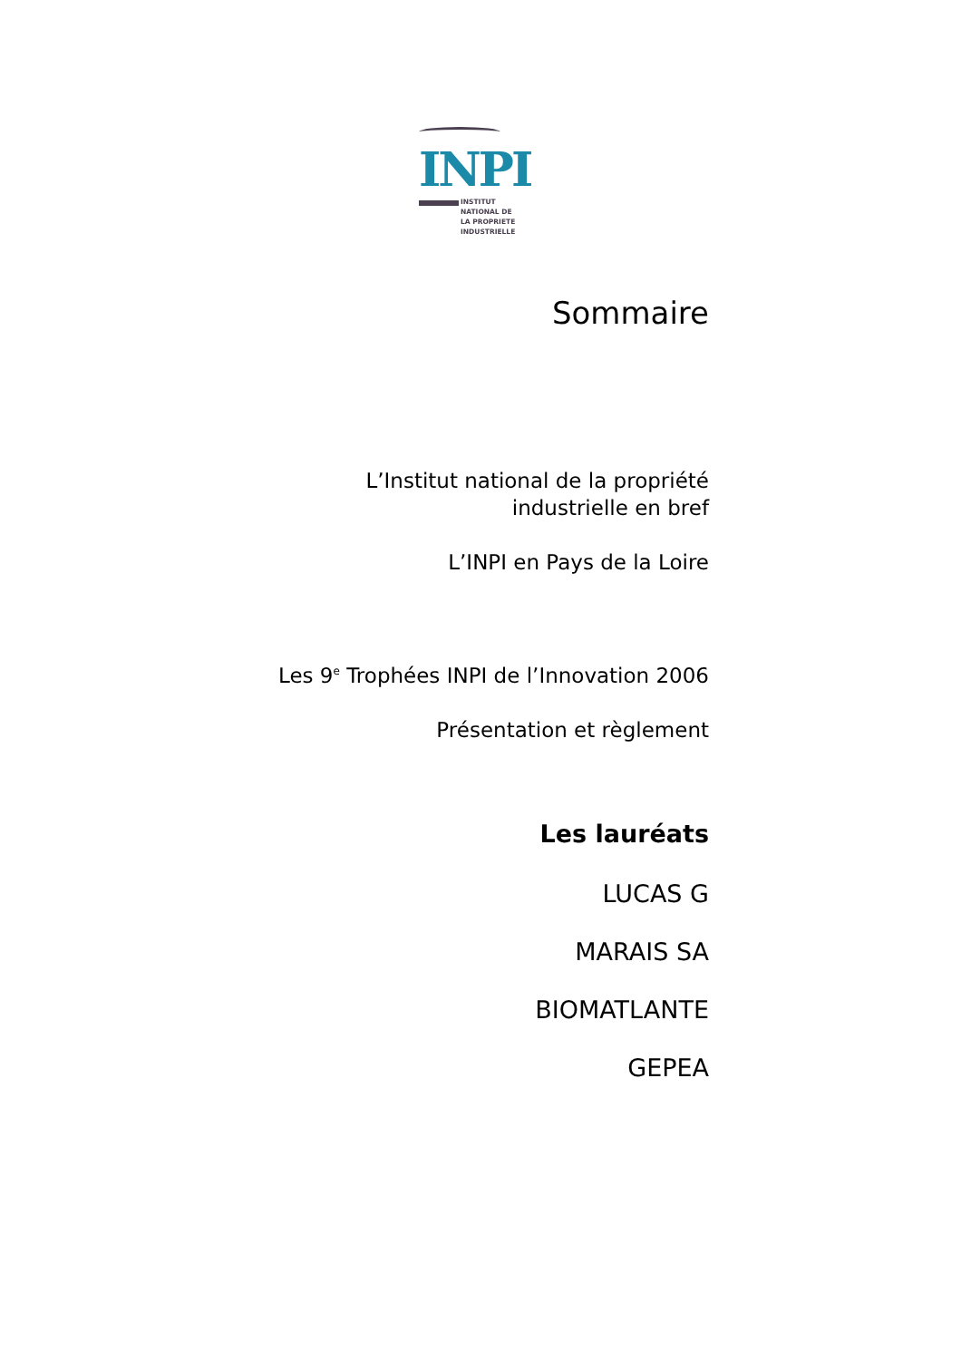INPI
INSTITUT
NATIONAL DE
LA PROPRIETE
INDUSTRIELLE
Sommaire
L’Institut national de la propriété
industrielle en bref
L’INPI en Pays de la Loire
Les 9<sup>e</sup> Trophées INPI de l’Innovation 2006
Présentation et règlement
Les lauréats
LUCAS G
MARAIS SA
BIOMATLANTE
GEPEA